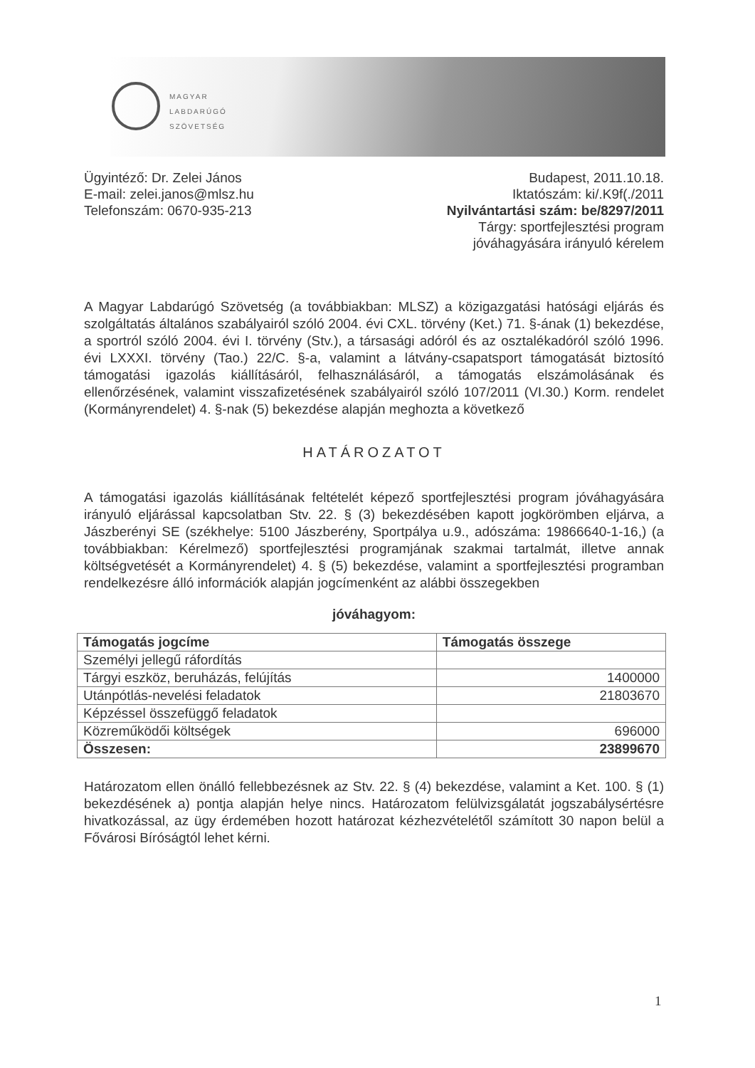MAGYAR
LABDARÚGÓ
SZÖVETSÉG
Ügyintéző: Dr. Zelei János
E-mail: zelei.janos@mlsz.hu
Telefonszám: 0670-935-213
Budapest, 2011.10.18.
Iktatószám: ki/.K9f(./2011
Nyilvántartási szám: be/8297/2011
Tárgy: sportfejlesztési program
jóváhagyására irányuló kérelem
A Magyar Labdarúgó Szövetség (a továbbiakban: MLSZ) a közigazgatási hatósági eljárás és szolgáltatás általános szabályairól szóló 2004. évi CXL. törvény (Ket.) 71. §-ának (1) bekezdése, a sportról szóló 2004. évi I. törvény (Stv.), a társasági adóról és az osztalékadóról szóló 1996. évi LXXXI. törvény (Tao.) 22/C. §-a, valamint a látvány-csapatsport támogatását biztosító támogatási igazolás kiállításáról, felhasználásáról, a támogatás elszámolásának és ellenőrzésének, valamint visszafizetésének szabályairól szóló 107/2011 (VI.30.) Korm. rendelet (Kormányrendelet) 4. §-nak (5) bekezdése alapján meghozta a következő
HATÁROZATOT
A támogatási igazolás kiállításának feltételét képező sportfejlesztési program jóváhagyására irányuló eljárással kapcsolatban Stv. 22. § (3) bekezdésében kapott jogkörömben eljárva, a Jászberényi SE (székhelye: 5100 Jászberény, Sportpálya u.9., adószáma: 19866640-1-16,) (a továbbiakban: Kérelmező) sportfejlesztési programjának szakmai tartalmát, illetve annak költségvetését a Kormányrendelet) 4. § (5) bekezdése, valamint a sportfejlesztési programban rendelkezésre álló információk alapján jogcímenként az alábbi összegekben
jóváhagyom:
| Támogatás jogcíme | Támogatás összege |
| --- | --- |
| Személyi jellegű ráfordítás | |
| Tárgyi eszköz, beruházás, felújítás | 1400000 |
| Utánpótlás-nevelési feladatok | 21803670 |
| Képzéssel összefüggő feladatok | |
| Közreműködői költségek | 696000 |
| Összesen: | 23899670 |
Határozatom ellen önálló fellebbezésnek az Stv. 22. § (4) bekezdése, valamint a Ket. 100. § (1) bekezdésének a) pontja alapján helye nincs. Határozatom felülvizsgálatát jogszabálysértésre hivatkozással, az ügy érdemében hozott határozat kézhezvételétől számított 30 napon belül a Fővárosi Bíróságtól lehet kérni.
1